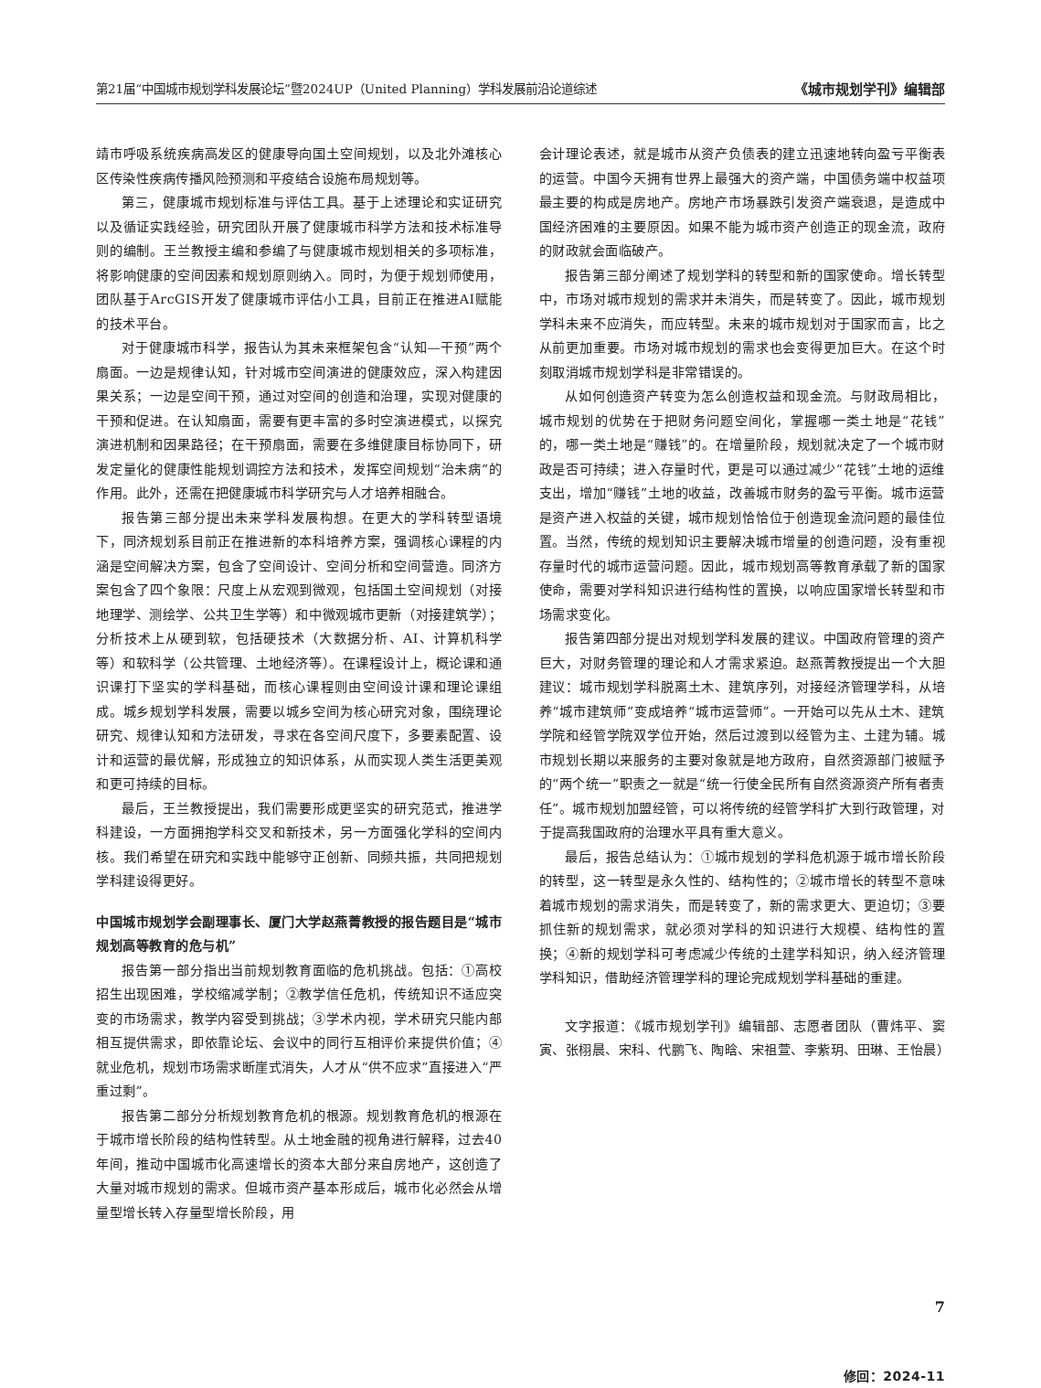第21届“中国城市规划学科发展论坛”暨2024UP（United Planning）学科发展前沿论道综述 《城市规划学刊》编辑部
靖市呼吸系统疾病高发区的健康导向国土空间规划，以及北外滩核心区传染性疾病传播风险预测和平疫结合设施布局规划等。
第三，健康城市规划标准与评估工具。基于上述理论和实证研究以及循证实践经验，研究团队开展了健康城市科学方法和技术标准导则的编制。王兰教授主编和参编了与健康城市规划相关的多项标准，将影响健康的空间因素和规划原则纳入。同时，为便于规划师使用，团队基于ArcGIS开发了健康城市评估小工具，目前正在推进AI赋能的技术平台。
对于健康城市科学，报告认为其未来框架包含“认知—干预”两个扇面。一边是规律认知，针对城市空间演进的健康效应，深入构建因果关系；一边是空间干预，通过对空间的创造和治理，实现对健康的干预和促进。在认知扇面，需要有更丰富的多时空演进模式，以探究演进机制和因果路径；在干预扇面，需要在多维健康目标协同下，研发定量化的健康性能规划调控方法和技术，发挥空间规划“治未病”的作用。此外，还需在把健康城市科学研究与人才培养相融合。
报告第三部分提出未来学科发展构想。在更大的学科转型语境下，同济规划系目前正在推进新的本科培养方案，强调核心课程的内涵是空间解决方案，包含了空间设计、空间分析和空间营造。同济方案包含了四个象限：尺度上从宏观到微观，包括国土空间规划（对接地理学、测绘学、公共卫生学等）和中微观城市更新（对接建筑学）；分析技术上从硬到软，包括硬技术（大数据分析、AI、计算机科学等）和软科学（公共管理、土地经济等）。在课程设计上，概论课和通识课打下坚实的学科基础，而核心课程则由空间设计课和理论课组成。城乡规划学科发展，需要以城乡空间为核心研究对象，围绕理论研究、规律认知和方法研发，寻求在各空间尺度下，多要素配置、设计和运营的最优解，形成独立的知识体系，从而实现人类生活更美观和更可持续的目标。
最后，王兰教授提出，我们需要形成更坚实的研究范式，推进学科建设，一方面拥抱学科交叉和新技术，另一方面强化学科的空间内核。我们希望在研究和实践中能够守正创新、同频共振，共同把规划学科建设得更好。
中国城市规划学会副理事长、厦门大学赵燕菁教授的报告题目是“城市规划高等教育的危与机”
报告第一部分指出当前规划教育面临的危机挑战。包括：①高校招生出现困难，学校缩减学制；②教学信任危机，传统知识不适应突变的市场需求，教学内容受到挑战；③学术内视，学术研究只能内部相互提供需求，即依靠论坛、会议中的同行互相评价来提供价值；④就业危机，规划市场需求断崖式消失，人才从“供不应求”直接进入“严重过剩”。
报告第二部分分析规划教育危机的根源。规划教育危机的根源在于城市增长阶段的结构性转型。从土地金融的视角进行解释，过去40年间，推动中国城市化高速增长的资本大部分来自房地产，这创造了大量对城市规划的需求。但城市资产基本形成后，城市化必然会从增量型增长转入存量型增长阶段，用
会计理论表述，就是城市从资产负债表的建立迅速地转向盈亏平衡表的运营。中国今天拥有世界上最强大的资产端，中国债务端中权益项最主要的构成是房地产。房地产市场暴跌引发资产端衰退，是造成中国经济困难的主要原因。如果不能为城市资产创造正的现金流，政府的财政就会面临破产。
报告第三部分阐述了规划学科的转型和新的国家使命。增长转型中，市场对城市规划的需求并未消失，而是转变了。因此，城市规划学科未来不应消失，而应转型。未来的城市规划对于国家而言，比之从前更加重要。市场对城市规划的需求也会变得更加巨大。在这个时刻取消城市规划学科是非常错误的。
从如何创造资产转变为怎么创造权益和现金流。与财政局相比，城市规划的优势在于把财务问题空间化，掌握哪一类土地是“花钱”的，哪一类土地是“赚钱”的。在增量阶段，规划就决定了一个城市财政是否可持续；进入存量时代，更是可以通过减少“花钱”土地的运维支出，增加“赚钱”土地的收益，改善城市财务的盈亏平衡。城市运营是资产进入权益的关键，城市规划恰恰位于创造现金流问题的最佳位置。当然，传统的规划知识主要解决城市增量的创造问题，没有重视存量时代的城市运营问题。因此，城市规划高等教育承载了新的国家使命，需要对学科知识进行结构性的置换，以响应国家增长转型和市场需求变化。
报告第四部分提出对规划学科发展的建议。中国政府管理的资产巨大，对财务管理的理论和人才需求紧迫。赵燕菁教授提出一个大胆建议：城市规划学科脱离土木、建筑序列，对接经济管理学科，从培养“城市建筑师”变成培养“城市运营师”。一开始可以先从土木、建筑学院和经管学院双学位开始，然后过渡到以经管为主、土建为辅。城市规划长期以来服务的主要对象就是地方政府，自然资源部门被赋予的“两个统一”职责之一就是“统一行使全民所有自然资源资产所有者责任”。城市规划加盟经管，可以将传统的经管学科扩大到行政管理，对于提高我国政府的治理水平具有重大意义。
最后，报告总结认为：①城市规划的学科危机源于城市增长阶段的转型，这一转型是永久性的、结构性的；②城市增长的转型不意味着城市规划的需求消失，而是转变了，新的需求更大、更迫切；③要抓住新的规划需求，就必须对学科的知识进行大规模、结构性的置换；④新的规划学科可考虑减少传统的土建学科知识，纳入经济管理学科知识，借助经济管理学科的理论完成规划学科基础的重建。
文字报道：《城市规划学刊》编辑部、志愿者团队（曹炜平、窦寅、张栩晨、宋科、代鹏飞、陶晗、宋祖萱、李紫玥、田琳、王怡晨）
修回：2024-11
7